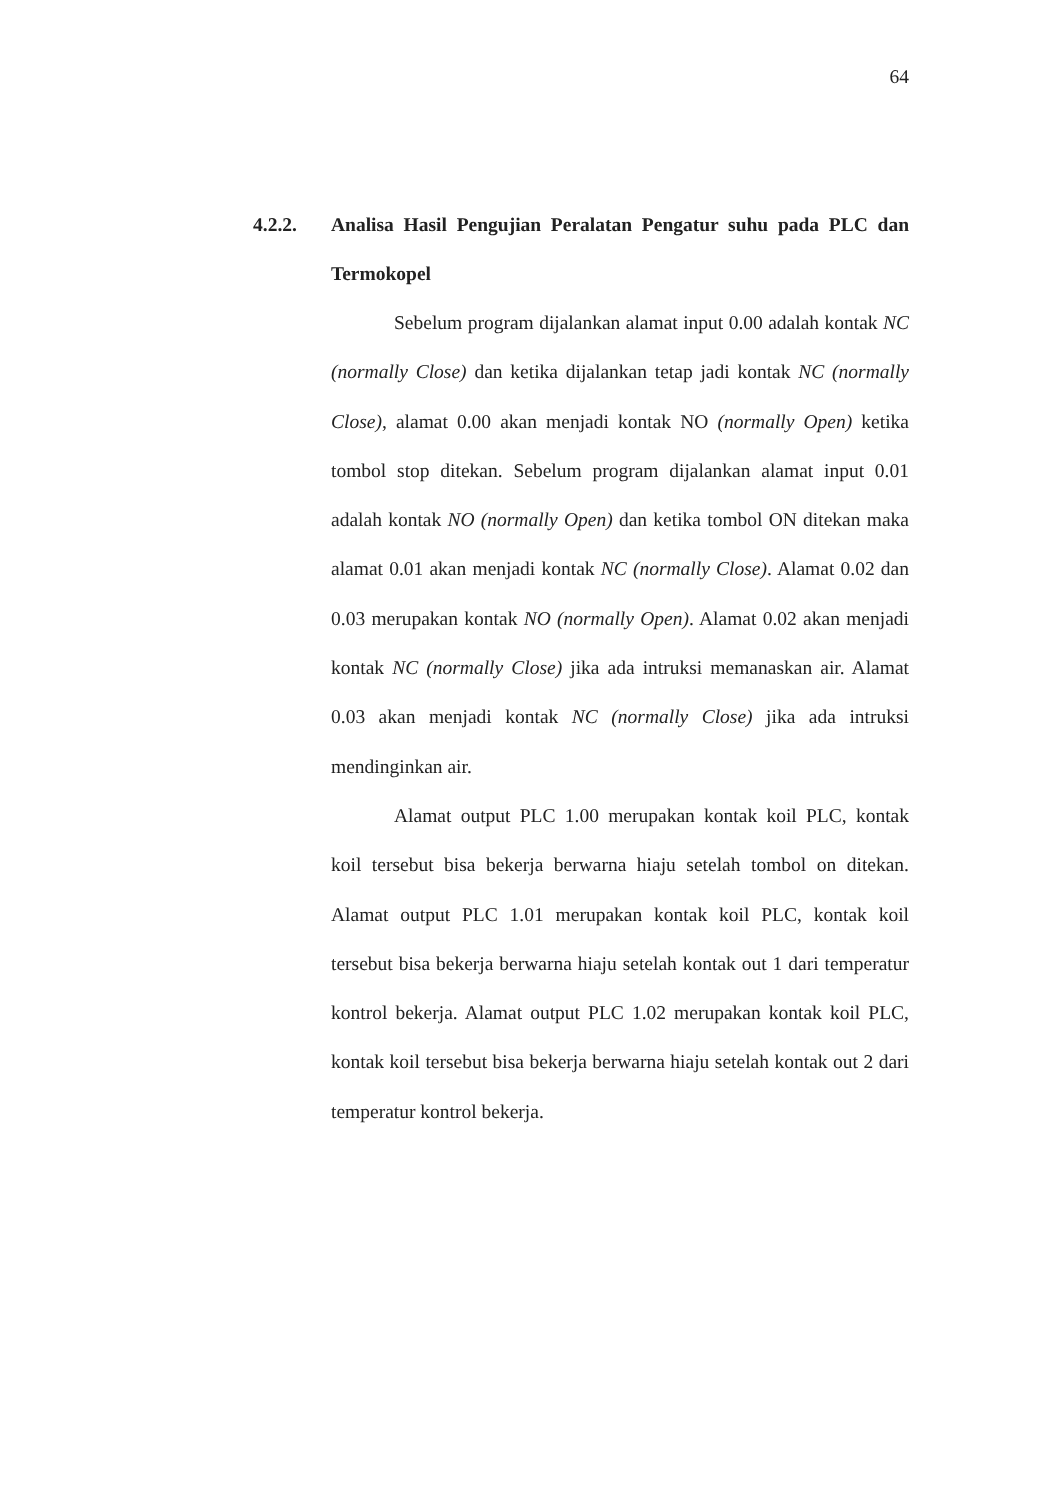64
4.2.2. Analisa Hasil Pengujian Peralatan Pengatur suhu pada PLC dan Termokopel
Sebelum program dijalankan alamat input 0.00 adalah kontak NC (normally Close) dan ketika dijalankan tetap jadi kontak NC (normally Close), alamat 0.00 akan menjadi kontak NO (normally Open) ketika tombol stop ditekan. Sebelum program dijalankan alamat input 0.01 adalah kontak NO (normally Open) dan ketika tombol ON ditekan maka alamat 0.01 akan menjadi kontak NC (normally Close). Alamat 0.02 dan 0.03 merupakan kontak NO (normally Open). Alamat 0.02 akan menjadi kontak NC (normally Close) jika ada intruksi memanaskan air. Alamat 0.03 akan menjadi kontak NC (normally Close) jika ada intruksi mendinginkan air.
Alamat output PLC 1.00 merupakan kontak koil PLC, kontak koil tersebut bisa bekerja berwarna hiaju setelah tombol on ditekan. Alamat output PLC 1.01 merupakan kontak koil PLC, kontak koil tersebut bisa bekerja berwarna hiaju setelah kontak out 1 dari temperatur kontrol bekerja. Alamat output PLC 1.02 merupakan kontak koil PLC, kontak koil tersebut bisa bekerja berwarna hiaju setelah kontak out 2 dari temperatur kontrol bekerja.